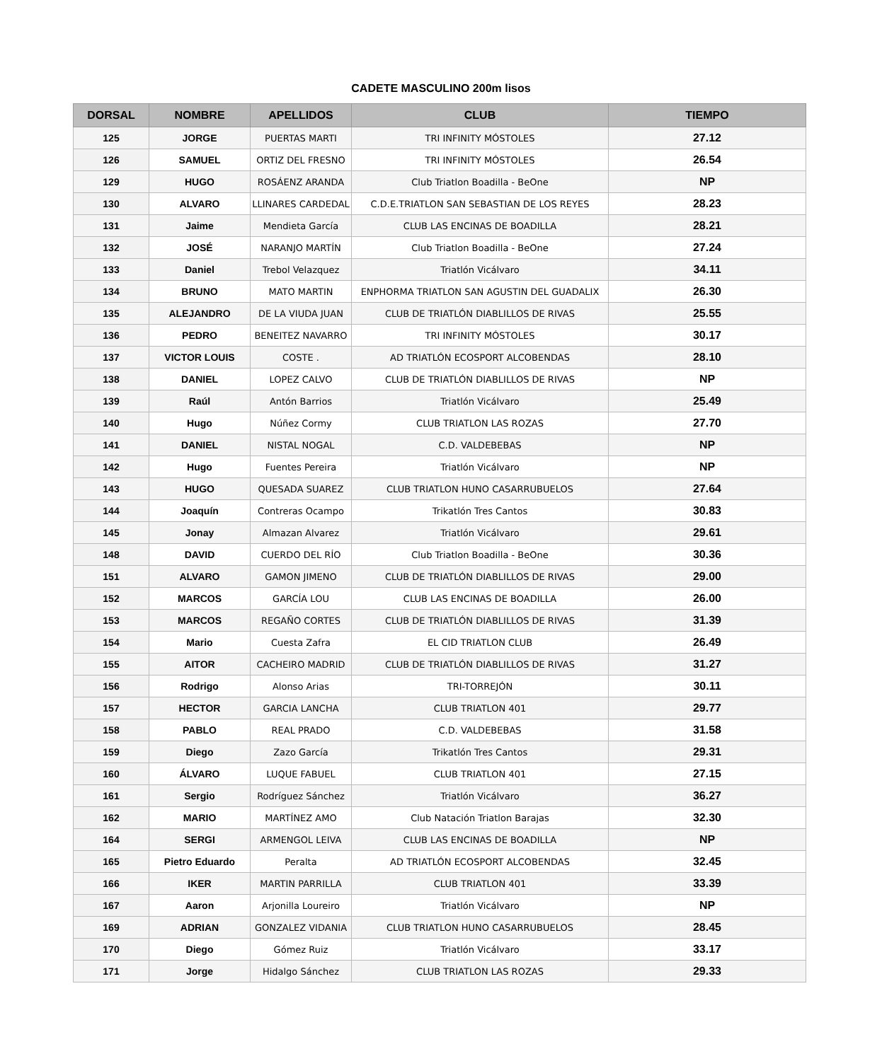CADETE MASCULINO 200m lisos
| DORSAL | NOMBRE | APELLIDOS | CLUB | TIEMPO |
| --- | --- | --- | --- | --- |
| 125 | JORGE | PUERTAS MARTI | TRI INFINITY MÓSTOLES | 27.12 |
| 126 | SAMUEL | ORTIZ DEL FRESNO | TRI INFINITY MÓSTOLES | 26.54 |
| 129 | HUGO | ROSÁENZ ARANDA | Club Triatlon Boadilla - BeOne | NP |
| 130 | ALVARO | LLINARES CARDEDAL | C.D.E.TRIATLON SAN SEBASTIAN DE LOS REYES | 28.23 |
| 131 | Jaime | Mendieta García | CLUB LAS ENCINAS DE BOADILLA | 28.21 |
| 132 | JOSÉ | NARANJO MARTÍN | Club Triatlon Boadilla - BeOne | 27.24 |
| 133 | Daniel | Trebol Velazquez | Triatlón Vicálvaro | 34.11 |
| 134 | BRUNO | MATO MARTIN | ENPHORMA TRIATLON SAN AGUSTIN DEL GUADALIX | 26.30 |
| 135 | ALEJANDRO | DE LA VIUDA JUAN | CLUB DE TRIATLÓN DIABLILLOS DE RIVAS | 25.55 |
| 136 | PEDRO | BENEITEZ NAVARRO | TRI INFINITY MÓSTOLES | 30.17 |
| 137 | VICTOR LOUIS | COSTE . | AD TRIATLÓN ECOSPORT ALCOBENDAS | 28.10 |
| 138 | DANIEL | LOPEZ CALVO | CLUB DE TRIATLÓN DIABLILLOS DE RIVAS | NP |
| 139 | Raúl | Antón Barrios | Triatlón Vicálvaro | 25.49 |
| 140 | Hugo | Núñez Cormy | CLUB TRIATLON LAS ROZAS | 27.70 |
| 141 | DANIEL | NISTAL NOGAL | C.D. VALDEBEBAS | NP |
| 142 | Hugo | Fuentes Pereira | Triatlón Vicálvaro | NP |
| 143 | HUGO | QUESADA SUAREZ | CLUB TRIATLON HUNO CASARRUBUELOS | 27.64 |
| 144 | Joaquín | Contreras Ocampo | Trikatlón Tres Cantos | 30.83 |
| 145 | Jonay | Almazan Alvarez | Triatlón Vicálvaro | 29.61 |
| 148 | DAVID | CUERDO DEL RÍO | Club Triatlon Boadilla - BeOne | 30.36 |
| 151 | ALVARO | GAMON JIMENO | CLUB DE TRIATLÓN DIABLILLOS DE RIVAS | 29.00 |
| 152 | MARCOS | GARCÍA LOU | CLUB LAS ENCINAS DE BOADILLA | 26.00 |
| 153 | MARCOS | REGAÑO CORTES | CLUB DE TRIATLÓN DIABLILLOS DE RIVAS | 31.39 |
| 154 | Mario | Cuesta Zafra | EL CID TRIATLON CLUB | 26.49 |
| 155 | AITOR | CACHEIRO MADRID | CLUB DE TRIATLÓN DIABLILLOS DE RIVAS | 31.27 |
| 156 | Rodrigo | Alonso Arias | TRI-TORREJÓN | 30.11 |
| 157 | HECTOR | GARCIA LANCHA | CLUB TRIATLON 401 | 29.77 |
| 158 | PABLO | REAL PRADO | C.D. VALDEBEBAS | 31.58 |
| 159 | Diego | Zazo García | Trikatlón Tres Cantos | 29.31 |
| 160 | ÁLVARO | LUQUE FABUEL | CLUB TRIATLON 401 | 27.15 |
| 161 | Sergio | Rodríguez Sánchez | Triatlón Vicálvaro | 36.27 |
| 162 | MARIO | MARTÍNEZ AMO | Club Natación Triatlon Barajas | 32.30 |
| 164 | SERGI | ARMENGOL LEIVA | CLUB LAS ENCINAS DE BOADILLA | NP |
| 165 | Pietro Eduardo | Peralta | AD TRIATLÓN ECOSPORT ALCOBENDAS | 32.45 |
| 166 | IKER | MARTIN PARRILLA | CLUB TRIATLON 401 | 33.39 |
| 167 | Aaron | Arjonilla Loureiro | Triatlón Vicálvaro | NP |
| 169 | ADRIAN | GONZALEZ VIDANIA | CLUB TRIATLON HUNO CASARRUBUELOS | 28.45 |
| 170 | Diego | Gómez Ruiz | Triatlón Vicálvaro | 33.17 |
| 171 | Jorge | Hidalgo Sánchez | CLUB TRIATLON LAS ROZAS | 29.33 |